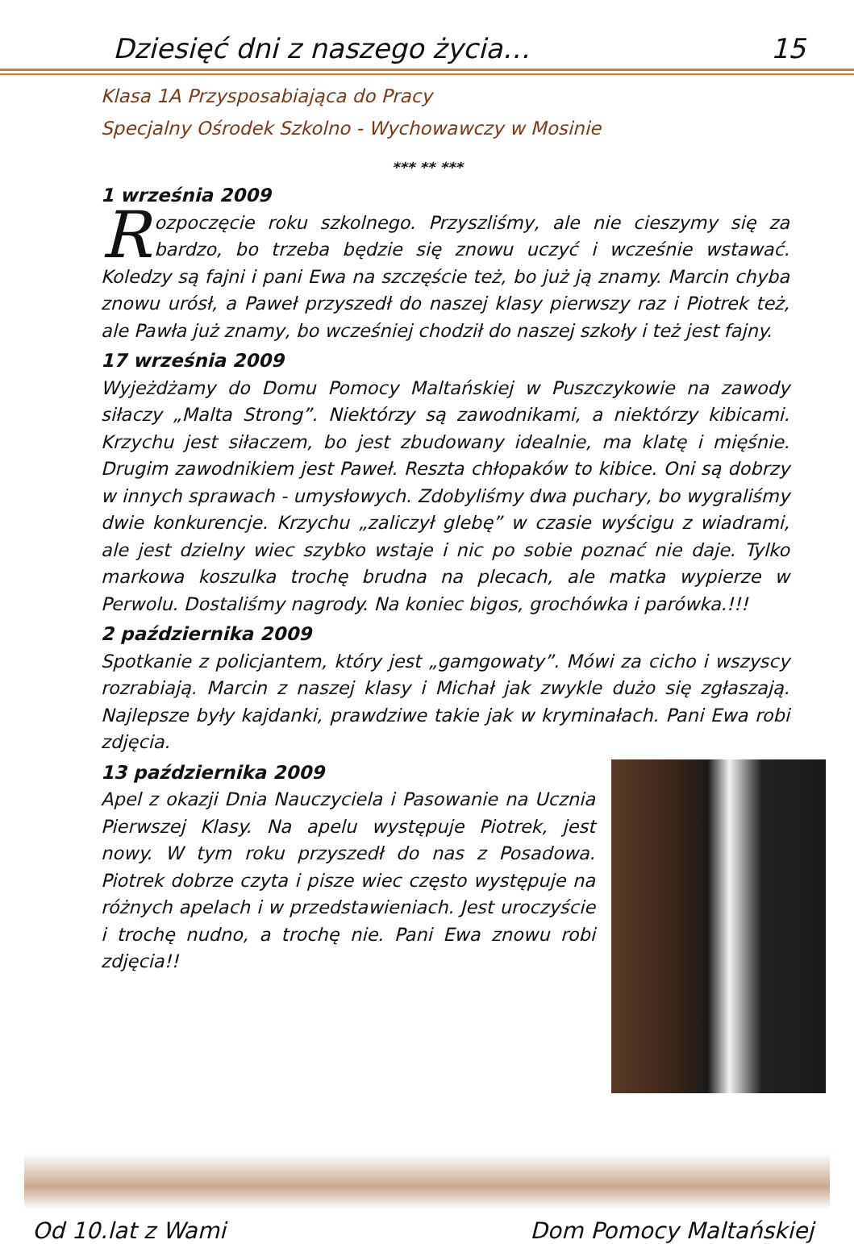Dziesięć dni z naszego życia… 15
Klasa 1A Przysposabiająca do Pracy
Specjalny Ośrodek Szkolno - Wychowawczy w Mosinie
*** ** ***
1 września 2009
Rozpoczęcie roku szkolnego. Przyszliśmy, ale nie cieszymy się za bardzo, bo trzeba będzie się znowu uczyć i wcześnie wstawać. Koledzy są fajni i pani Ewa na szczęście też, bo już ją znamy. Marcin chyba znowu urósł, a Paweł przyszedł do naszej klasy pierwszy raz i Piotrek też, ale Pawła już znamy, bo wcześniej chodził do naszej szkoły i też jest fajny.
17 września 2009
Wyjeżdżamy do Domu Pomocy Maltańskiej w Puszczykowie na zawody siłaczy „Malta Strong”. Niektórzy są zawodnikami, a niektórzy kibicami. Krzychu jest siłaczem, bo jest zbudowany idealnie, ma klatę i mięśnie. Drugim zawodnikiem jest Paweł. Reszta chłopaków to kibice. Oni są dobrzy w innych sprawach - umysłowych. Zdobyliśmy dwa puchary, bo wygraliśmy dwie konkurencje. Krzychu „zaliczył glebę” w czasie wyścigu z wiadrami, ale jest dzielny wiec szybko wstaje i nic po sobie poznać nie daje. Tylko markowa koszulka trochę brudna na plecach, ale matka wypierze w Perwolu. Dostaliśmy nagrody. Na koniec bigos, grochówka i parówka.!!!
2 października 2009
Spotkanie z policjantem, który jest „gamgowaty”. Mówi za cicho i wszyscy rozrabiają. Marcin z naszej klasy i Michał jak zwykle dużo się zgłaszają. Najlepsze były kajdanki, prawdziwe takie jak w kryminałach. Pani Ewa robi zdjęcia.
13 października 2009
Apel z okazji Dnia Nauczyciela i Pasowanie na Ucznia Pierwszej Klasy. Na apelu występuje Piotrek, jest nowy. W tym roku przyszedł do nas z Posadowa. Piotrek dobrze czyta i pisze wiec często występuje na różnych apelach i w przedstawieniach. Jest uroczyście i trochę nudno, a trochę nie. Pani Ewa znowu robi zdjęcia!!
Od 10.lat z Wami Dom Pomocy Maltańskiej